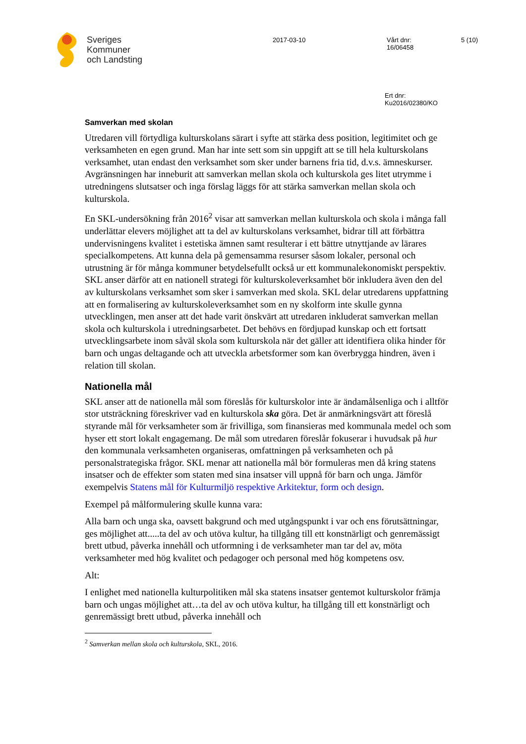Sveriges
Kommuner
och Landsting
2017-03-10 Vårt dnr:
16/06458
5 (10)
Ert dnr:
Ku2016/02380/KO
Samverkan med skolan
Utredaren vill förtydliga kulturskolans särart i syfte att stärka dess position, legitimitet och ge verksamheten en egen grund. Man har inte sett som sin uppgift att se till hela kulturskolans verksamhet, utan endast den verksamhet som sker under barnens fria tid, d.v.s. ämneskurser. Avgränsningen har inneburit att samverkan mellan skola och kulturskola ges litet utrymme i utredningens slutsatser och inga förslag läggs för att stärka samverkan mellan skola och kulturskola.
En SKL-undersökning från 2016<sup>2</sup> visar att samverkan mellan kulturskola och skola i många fall underlättar elevers möjlighet att ta del av kulturskolans verksamhet, bidrar till att förbättra undervisningens kvalitet i estetiska ämnen samt resulterar i ett bättre utnyttjande av lärares specialkompetens. Att kunna dela på gemensamma resurser såsom lokaler, personal och utrustning är för många kommuner betydelsefullt också ur ett kommunalekonomiskt perspektiv. SKL anser därför att en nationell strategi för kulturskoleverksamhet bör inkludera även den del av kulturskolans verksamhet som sker i samverkan med skola. SKL delar utredarens uppfattning att en formalisering av kulturskoleverksamhet som en ny skolform inte skulle gynna utvecklingen, men anser att det hade varit önskvärt att utredaren inkluderat samverkan mellan skola och kulturskola i utredningsarbetet. Det behövs en fördjupad kunskap och ett fortsatt utvecklingsarbete inom såväl skola som kulturskola när det gäller att identifiera olika hinder för barn och ungas deltagande och att utveckla arbetsformer som kan överbrygga hindren, även i relation till skolan.
Nationella mål
SKL anser att de nationella mål som föreslås för kulturskolor inte är ändamålsenliga och i alltför stor utsträckning föreskriver vad en kulturskola ska göra. Det är anmärkningsvärt att föreslå styrande mål för verksamheter som är frivilliga, som finansieras med kommunala medel och som hyser ett stort lokalt engagemang. De mål som utredaren föreslår fokuserar i huvudsak på hur den kommunala verksamheten organiseras, omfattningen på verksamheten och på personalstrategiska frågor. SKL menar att nationella mål bör formuleras men då kring statens insatser och de effekter som staten med sina insatser vill uppnå för barn och unga. Jämför exempelvis Statens mål för Kulturmiljö respektive Arkitektur, form och design.
Exempel på målformulering skulle kunna vara:
Alla barn och unga ska, oavsett bakgrund och med utgångspunkt i var och ens förutsättningar, ges möjlighet att.....ta del av och utöva kultur, ha tillgång till ett konstnärligt och genremässigt brett utbud, påverka innehåll och utformning i de verksamheter man tar del av, möta verksamheter med hög kvalitet och pedagoger och personal med hög kompetens osv.
Alt:
I enlighet med nationella kulturpolitiken mål ska statens insatser gentemot kulturskolor främja barn och ungas möjlighet att…ta del av och utöva kultur, ha tillgång till ett konstnärligt och genremässigt brett utbud, påverka innehåll och
<sup>2</sup> Samverkan mellan skola och kulturskola, SKL, 2016.